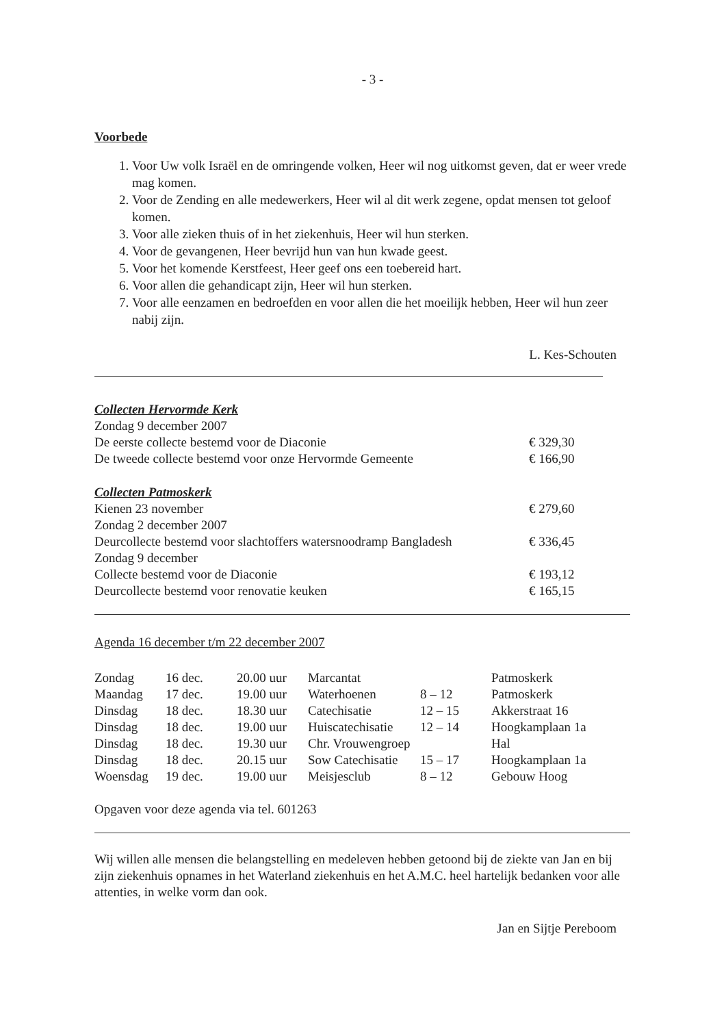- 3 -
Voorbede
1. Voor Uw volk Israël en de omringende volken, Heer wil nog uitkomst geven, dat er weer vrede mag komen.
2. Voor de Zending en alle medewerkers, Heer wil al dit werk zegene, opdat mensen tot geloof komen.
3. Voor alle zieken thuis of in het ziekenhuis, Heer wil hun sterken.
4. Voor de gevangenen, Heer bevrijd hun van hun kwade geest.
5. Voor het komende Kerstfeest, Heer geef ons een toebereid hart.
6. Voor allen die gehandicapt zijn, Heer wil hun sterken.
7. Voor alle eenzamen en bedroefden en voor allen die het moeilijk hebben, Heer wil hun zeer nabij zijn.
L. Kes-Schouten
| Collecten Hervormde Kerk | |
| Zondag 9 december 2007 | |
| De eerste collecte bestemd voor de Diaconie | € 329,30 |
| De tweede collecte bestemd voor onze Hervormde Gemeente | € 166,90 |
| Collecten Patmoskerk | |
| Kienen 23 november | € 279,60 |
| Zondag 2 december 2007 | |
| Deurcollecte bestemd voor slachtoffers watersnoodramp Bangladesh | € 336,45 |
| Zondag 9 december | |
| Collecte bestemd voor de Diaconie | € 193,12 |
| Deurcollecte bestemd voor renovatie keuken | € 165,15 |
Agenda 16 december t/m 22 december 2007
| Zondag | 16 dec. | 20.00 uur | Marcantat | | Patmoskerk |
| Maandag | 17 dec. | 19.00 uur | Waterhoenen | 8 – 12 | Patmoskerk |
| Dinsdag | 18 dec. | 18.30 uur | Catechisatie | 12 – 15 | Akkerstraat 16 |
| Dinsdag | 18 dec. | 19.00 uur | Huiscatechisatie | 12 – 14 | Hoogkamplaan 1a |
| Dinsdag | 18 dec. | 19.30 uur | Chr. Vrouwengroep | | Hal |
| Dinsdag | 18 dec. | 20.15 uur | Sow Catechisatie | 15 – 17 | Hoogkamplaan 1a |
| Woensdag | 19 dec. | 19.00 uur | Meisjesclub | 8 – 12 | Gebouw Hoog |
Opgaven voor deze agenda via tel. 601263
Wij willen alle mensen die belangstelling en medeleven hebben getoond bij de ziekte van Jan en bij zijn ziekenhuis opnames in het Waterland ziekenhuis en het A.M.C. heel hartelijk bedanken voor alle attenties, in welke vorm dan ook.
Jan en Sijtje Pereboom